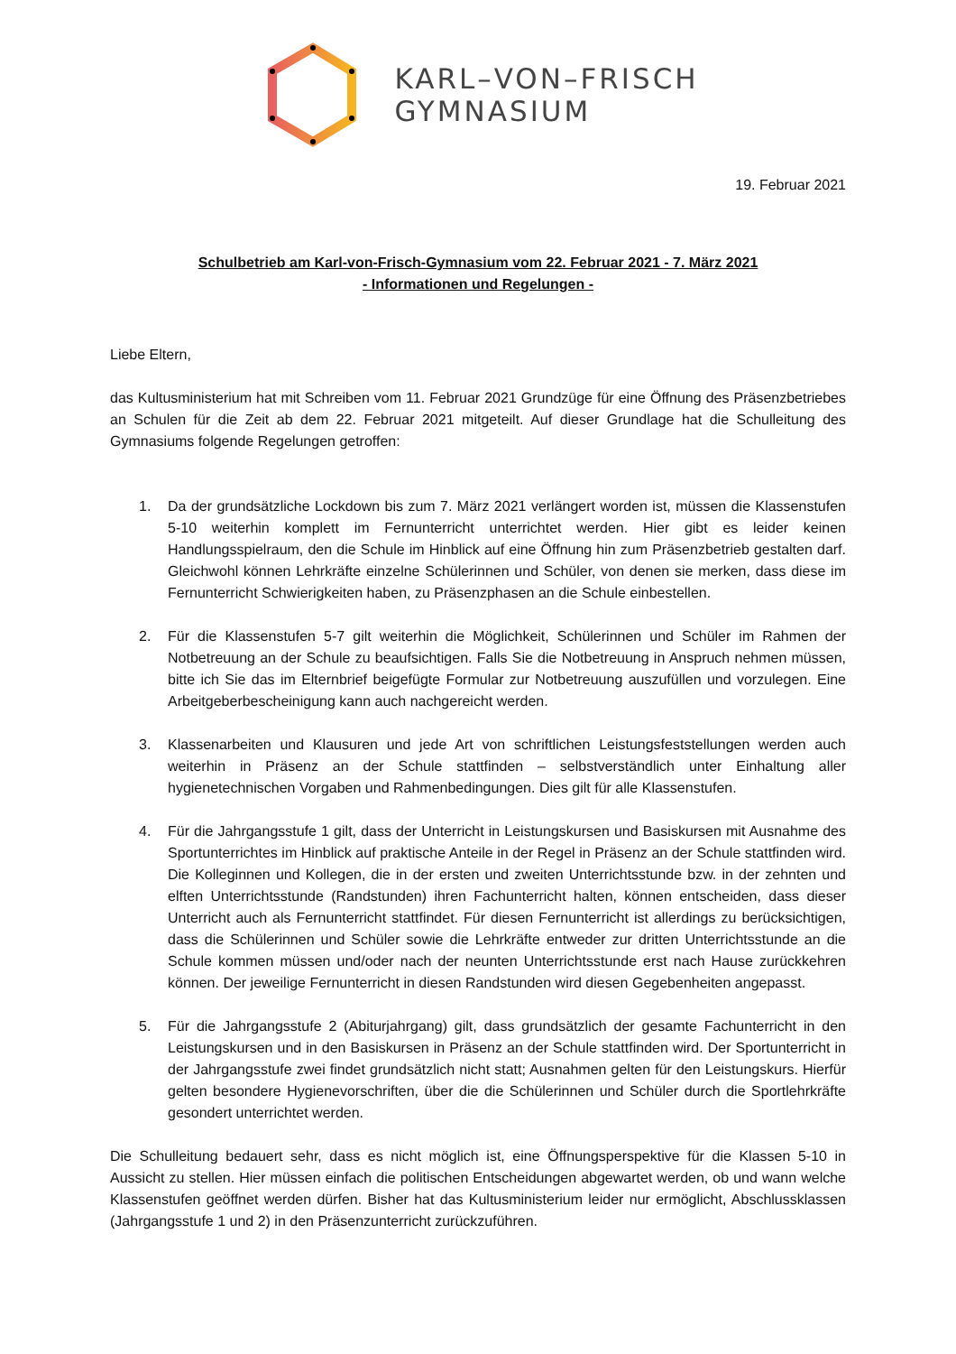KARL–VON–FRISCH
GYMNASIUM
19. Februar 2021
Schulbetrieb am Karl-von-Frisch-Gymnasium vom 22. Februar 2021 - 7. März 2021
- Informationen und Regelungen -
Liebe Eltern,
das Kultusministerium hat mit Schreiben vom 11. Februar 2021 Grundzüge für eine Öffnung des Präsenzbetriebes an Schulen für die Zeit ab dem 22. Februar 2021 mitgeteilt. Auf dieser Grundlage hat die Schulleitung des Gymnasiums folgende Regelungen getroffen:
1. Da der grundsätzliche Lockdown bis zum 7. März 2021 verlängert worden ist, müssen die Klassenstufen 5-10 weiterhin komplett im Fernunterricht unterrichtet werden. Hier gibt es leider keinen Handlungsspielraum, den die Schule im Hinblick auf eine Öffnung hin zum Präsenzbetrieb gestalten darf. Gleichwohl können Lehrkräfte einzelne Schülerinnen und Schüler, von denen sie merken, dass diese im Fernunterricht Schwierigkeiten haben, zu Präsenzphasen an die Schule einbestellen.
2. Für die Klassenstufen 5-7 gilt weiterhin die Möglichkeit, Schülerinnen und Schüler im Rahmen der Notbetreuung an der Schule zu beaufsichtigen. Falls Sie die Notbetreuung in Anspruch nehmen müssen, bitte ich Sie das im Elternbrief beigefügte Formular zur Notbetreuung auszufüllen und vorzulegen. Eine Arbeitgeberbescheinigung kann auch nachgereicht werden.
3. Klassenarbeiten und Klausuren und jede Art von schriftlichen Leistungsfeststellungen werden auch weiterhin in Präsenz an der Schule stattfinden – selbstverständlich unter Einhaltung aller hygienetechnischen Vorgaben und Rahmenbedingungen. Dies gilt für alle Klassenstufen.
4. Für die Jahrgangsstufe 1 gilt, dass der Unterricht in Leistungskursen und Basiskursen mit Ausnahme des Sportunterrichtes im Hinblick auf praktische Anteile in der Regel in Präsenz an der Schule stattfinden wird. Die Kolleginnen und Kollegen, die in der ersten und zweiten Unterrichtsstunde bzw. in der zehnten und elften Unterrichtsstunde (Randstunden) ihren Fachunterricht halten, können entscheiden, dass dieser Unterricht auch als Fernunterricht stattfindet. Für diesen Fernunterricht ist allerdings zu berücksichtigen, dass die Schülerinnen und Schüler sowie die Lehrkräfte entweder zur dritten Unterrichtsstunde an die Schule kommen müssen und/oder nach der neunten Unterrichtsstunde erst nach Hause zurückkehren können. Der jeweilige Fernunterricht in diesen Randstunden wird diesen Gegebenheiten angepasst.
5. Für die Jahrgangsstufe 2 (Abiturjahrgang) gilt, dass grundsätzlich der gesamte Fachunterricht in den Leistungskursen und in den Basiskursen in Präsenz an der Schule stattfinden wird. Der Sportunterricht in der Jahrgangsstufe zwei findet grundsätzlich nicht statt; Ausnahmen gelten für den Leistungskurs. Hierfür gelten besondere Hygienevorschriften, über die die Schülerinnen und Schüler durch die Sportlehrkräfte gesondert unterrichtet werden.
Die Schulleitung bedauert sehr, dass es nicht möglich ist, eine Öffnungsperspektive für die Klassen 5-10 in Aussicht zu stellen. Hier müssen einfach die politischen Entscheidungen abgewartet werden, ob und wann welche Klassenstufen geöffnet werden dürfen. Bisher hat das Kultusministerium leider nur ermöglicht, Abschlussklassen (Jahrgangsstufe 1 und 2) in den Präsenzunterricht zurückzuführen.